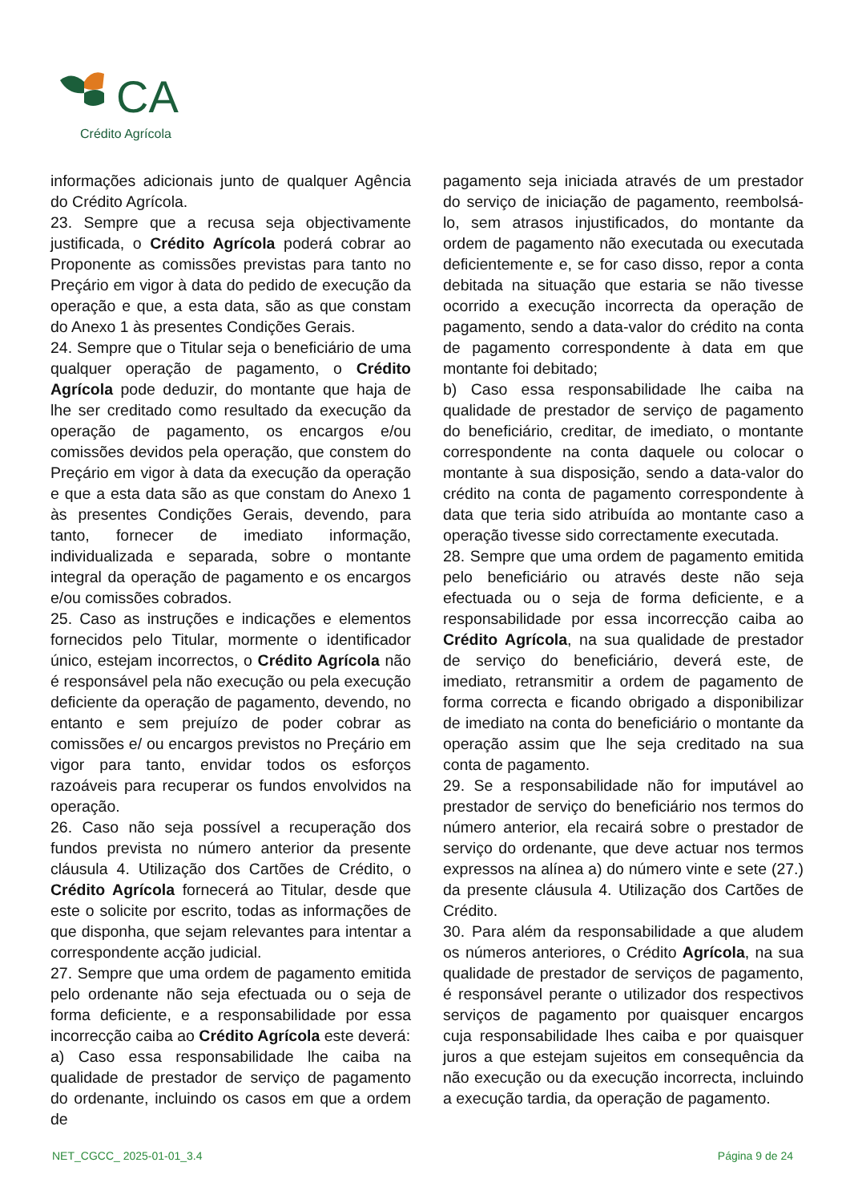CA
Crédito Agrícola
informações adicionais junto de qualquer Agência do Crédito Agrícola.
23. Sempre que a recusa seja objectivamente justificada, o Crédito Agrícola poderá cobrar ao Proponente as comissões previstas para tanto no Preçário em vigor à data do pedido de execução da operação e que, a esta data, são as que constam do Anexo 1 às presentes Condições Gerais.
24. Sempre que o Titular seja o beneficiário de uma qualquer operação de pagamento, o Crédito Agrícola pode deduzir, do montante que haja de lhe ser creditado como resultado da execução da operação de pagamento, os encargos e/ou comissões devidos pela operação, que constem do Preçário em vigor à data da execução da operação e que a esta data são as que constam do Anexo 1 às presentes Condições Gerais, devendo, para tanto, fornecer de imediato informação, individualizada e separada, sobre o montante integral da operação de pagamento e os encargos e/ou comissões cobrados.
25. Caso as instruções e indicações e elementos fornecidos pelo Titular, mormente o identificador único, estejam incorrectos, o Crédito Agrícola não é responsável pela não execução ou pela execução deficiente da operação de pagamento, devendo, no entanto e sem prejuízo de poder cobrar as comissões e/ ou encargos previstos no Preçário em vigor para tanto, envidar todos os esforços razoáveis para recuperar os fundos envolvidos na operação.
26. Caso não seja possível a recuperação dos fundos prevista no número anterior da presente cláusula 4. Utilização dos Cartões de Crédito, o Crédito Agrícola fornecerá ao Titular, desde que este o solicite por escrito, todas as informações de que disponha, que sejam relevantes para intentar a correspondente acção judicial.
27. Sempre que uma ordem de pagamento emitida pelo ordenante não seja efectuada ou o seja de forma deficiente, e a responsabilidade por essa incorrecção caiba ao Crédito Agrícola este deverá:
a) Caso essa responsabilidade lhe caiba na qualidade de prestador de serviço de pagamento do ordenante, incluindo os casos em que a ordem de
pagamento seja iniciada através de um prestador do serviço de iniciação de pagamento, reembolsá-lo, sem atrasos injustificados, do montante da ordem de pagamento não executada ou executada deficientemente e, se for caso disso, repor a conta debitada na situação que estaria se não tivesse ocorrido a execução incorrecta da operação de pagamento, sendo a data-valor do crédito na conta de pagamento correspondente à data em que montante foi debitado;
b) Caso essa responsabilidade lhe caiba na qualidade de prestador de serviço de pagamento do beneficiário, creditar, de imediato, o montante correspondente na conta daquele ou colocar o montante à sua disposição, sendo a data-valor do crédito na conta de pagamento correspondente à data que teria sido atribuída ao montante caso a operação tivesse sido correctamente executada.
28. Sempre que uma ordem de pagamento emitida pelo beneficiário ou através deste não seja efectuada ou o seja de forma deficiente, e a responsabilidade por essa incorrecção caiba ao Crédito Agrícola, na sua qualidade de prestador de serviço do beneficiário, deverá este, de imediato, retransmitir a ordem de pagamento de forma correcta e ficando obrigado a disponibilizar de imediato na conta do beneficiário o montante da operação assim que lhe seja creditado na sua conta de pagamento.
29. Se a responsabilidade não for imputável ao prestador de serviço do beneficiário nos termos do número anterior, ela recairá sobre o prestador de serviço do ordenante, que deve actuar nos termos expressos na alínea a) do número vinte e sete (27.) da presente cláusula 4. Utilização dos Cartões de Crédito.
30. Para além da responsabilidade a que aludem os números anteriores, o Crédito Agrícola, na sua qualidade de prestador de serviços de pagamento, é responsável perante o utilizador dos respectivos serviços de pagamento por quaisquer encargos cuja responsabilidade lhes caiba e por quaisquer juros a que estejam sujeitos em consequência da não execução ou da execução incorrecta, incluindo a execução tardia, da operação de pagamento.
NET_CGCC_ 2025-01-01_3.4 Página 9 de 24